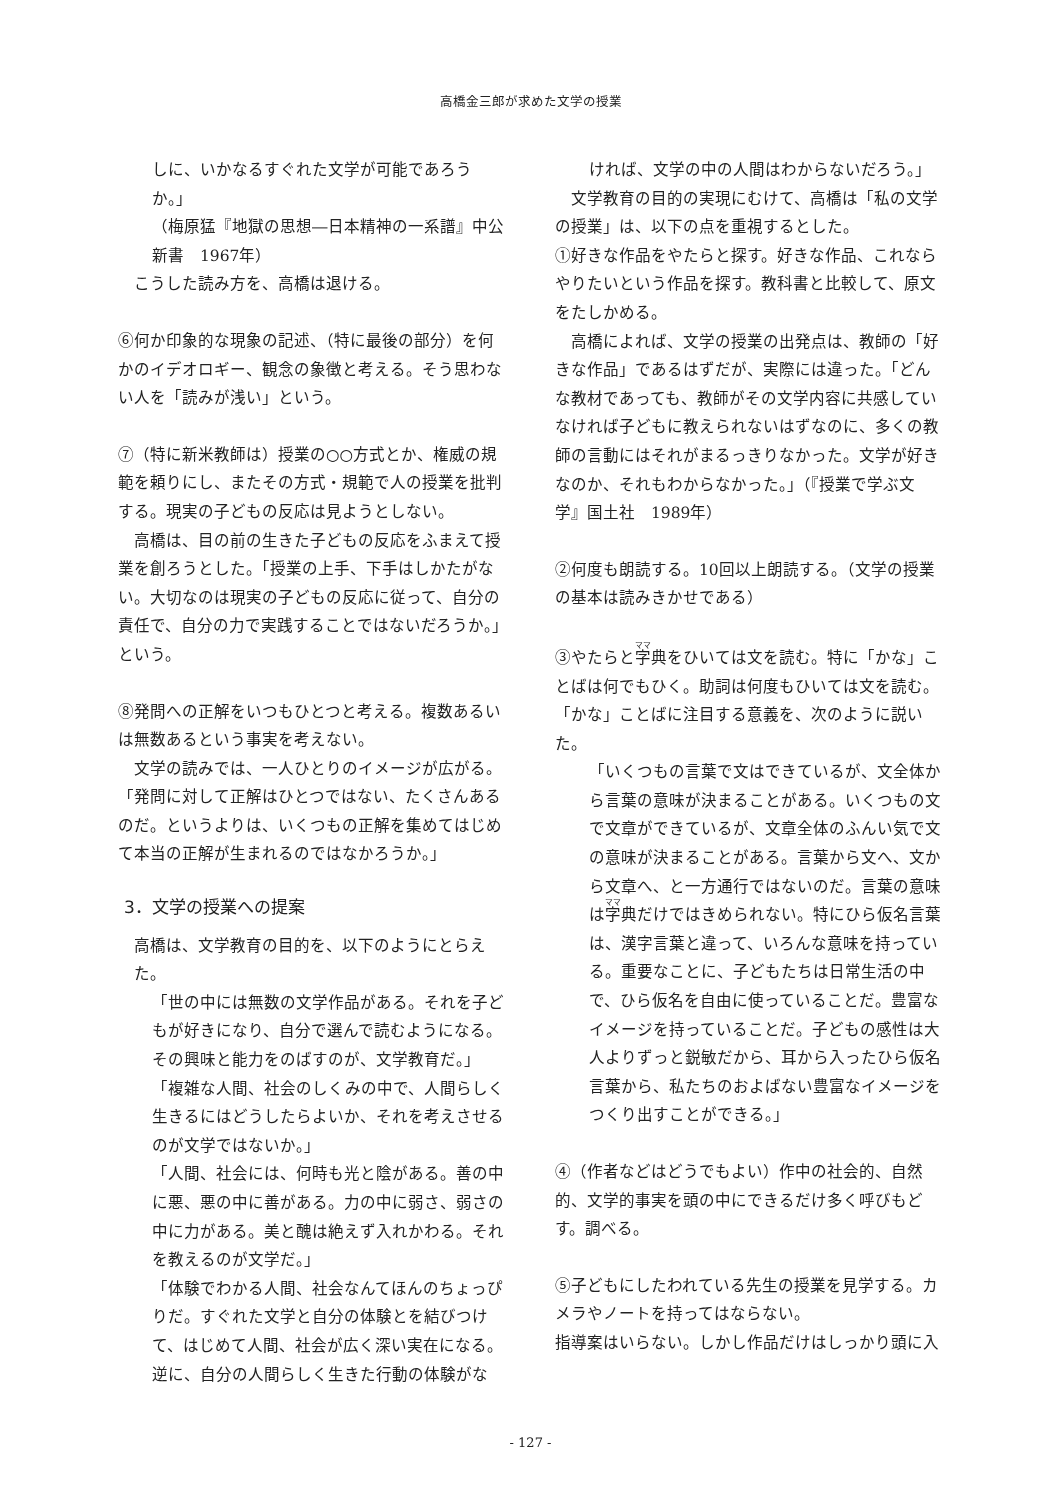高橋金三郎が求めた文学の授業
しに、いかなるすぐれた文学が可能であろうか。」
（梅原猛『地獄の思想―日本精神の一系譜』中公新書　1967年）
こうした読み方を、高橋は退ける。
⑥何か印象的な現象の記述、（特に最後の部分）を何かのイデオロギー、観念の象徴と考える。そう思わない人を「読みが浅い」という。
⑦（特に新米教師は）授業の○○方式とか、権威の規範を頼りにし、またその方式・規範で人の授業を批判する。現実の子どもの反応は見ようとしない。
　高橋は、目の前の生きた子どもの反応をふまえて授業を創ろうとした。「授業の上手、下手はしかたがない。大切なのは現実の子どもの反応に従って、自分の責任で、自分の力で実践することではないだろうか。」という。
⑧発問への正解をいつもひとつと考える。複数あるいは無数あるという事実を考えない。
　文学の読みでは、一人ひとりのイメージが広がる。「発問に対して正解はひとつではない、たくさんあるのだ。というよりは、いくつもの正解を集めてはじめて本当の正解が生まれるのではなかろうか。」
3．文学の授業への提案
高橋は、文学教育の目的を、以下のようにとらえた。
「世の中には無数の文学作品がある。それを子どもが好きになり、自分で選んで読むようになる。その興味と能力をのばすのが、文学教育だ。」
「複雑な人間、社会のしくみの中で、人間らしく生きるにはどうしたらよいか、それを考えさせるのが文学ではないか。」
「人間、社会には、何時も光と陰がある。善の中に悪、悪の中に善がある。力の中に弱さ、弱さの中に力がある。美と醜は絶えず入れかわる。それを教えるのが文学だ。」
「体験でわかる人間、社会なんてほんのちょっぴりだ。すぐれた文学と自分の体験とを結びつけて、はじめて人間、社会が広く深い実在になる。逆に、自分の人間らしく生きた行動の体験がな
ければ、文学の中の人間はわからないだろう。」
　文学教育の目的の実現にむけて、高橋は「私の文学の授業」は、以下の点を重視するとした。
①好きな作品をやたらと探す。好きな作品、これならやりたいという作品を探す。教科書と比較して、原文をたしかめる。
　高橋によれば、文学の授業の出発点は、教師の「好きな作品」であるはずだが、実際には違った。「どんな教材であっても、教師がその文学内容に共感していなければ子どもに教えられないはずなのに、多くの教師の言動にはそれがまるっきりなかった。文学が好きなのか、それもわからなかった。」（『授業で学ぶ文学』国土社　1989年）
②何度も朗読する。10回以上朗読する。（文学の授業の基本は読みきかせである）
③やたらと字典をひいては文を読む。特に「かな」ことばは何でもひく。助詞は何度もひいては文を読む。
「かな」ことばに注目する意義を、次のように説いた。
「いくつもの言葉で文はできているが、文全体から言葉の意味が決まることがある。いくつもの文で文章ができているが、文章全体のふんい気で文の意味が決まることがある。言葉から文へ、文から文章へ、と一方通行ではないのだ。言葉の意味は字典だけではきめられない。特にひら仮名言葉は、漢字言葉と違って、いろんな意味を持っている。重要なことに、子どもたちは日常生活の中で、ひら仮名を自由に使っていることだ。豊富なイメージを持っていることだ。子どもの感性は大人よりずっと鋭敏だから、耳から入ったひら仮名言葉から、私たちのおよばない豊富なイメージをつくり出すことができる。」
④（作者などはどうでもよい）作中の社会的、自然的、文学的事実を頭の中にできるだけ多く呼びもどす。調べる。
⑤子どもにしたわれている先生の授業を見学する。カメラやノートを持ってはならない。
指導案はいらない。しかし作品だけはしっかり頭に入
- 127 -